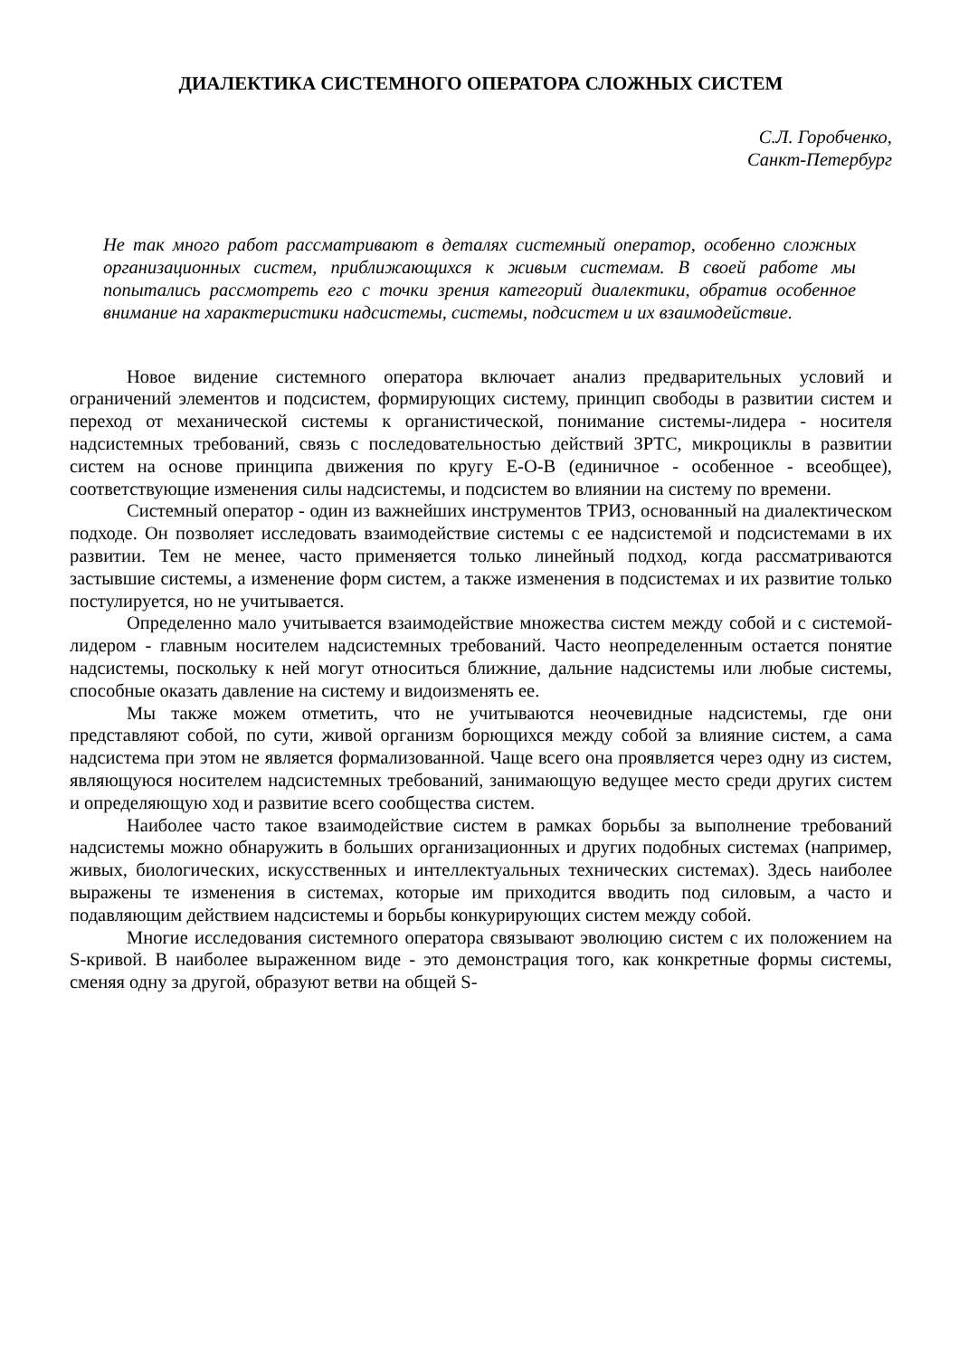ДИАЛЕКТИКА СИСТЕМНОГО ОПЕРАТОРА СЛОЖНЫХ СИСТЕМ
С.Л. Горобченко,
Санкт-Петербург
Не так много работ рассматривают в деталях системный оператор, особенно сложных организационных систем, приближающихся к живым системам. В своей работе мы попытались рассмотреть его с точки зрения категорий диалектики, обратив особенное внимание на характеристики надсистемы, системы, подсистем и их взаимодействие.
Новое видение системного оператора включает анализ предварительных условий и ограничений элементов и подсистем, формирующих систему, принцип свободы в развитии систем и переход от механической системы к органистической, понимание системы-лидера - носителя надсистемных требований, связь с последовательностью действий ЗРТС, микроциклы в развитии систем на основе принципа движения по кругу Е-О-В (единичное - особенное - всеобщее), соответствующие изменения силы надсистемы, и подсистем во влиянии на систему по времени.
Системный оператор - один из важнейших инструментов ТРИЗ, основанный на диалектическом подходе. Он позволяет исследовать взаимодействие системы с ее надсистемой и подсистемами в их развитии. Тем не менее, часто применяется только линейный подход, когда рассматриваются застывшие системы, а изменение форм систем, а также изменения в подсистемах и их развитие только постулируется, но не учитывается.
Определенно мало учитывается взаимодействие множества систем между собой и с системой-лидером - главным носителем надсистемных требований. Часто неопределенным остается понятие надсистемы, поскольку к ней могут относиться ближние, дальние надсистемы или любые системы, способные оказать давление на систему и видоизменять ее.
Мы также можем отметить, что не учитываются неочевидные надсистемы, где они представляют собой, по сути, живой организм борющихся между собой за влияние систем, а сама надсистема при этом не является формализованной. Чаще всего она проявляется через одну из систем, являющуюся носителем надсистемных требований, занимающую ведущее место среди других систем и определяющую ход и развитие всего сообщества систем.
Наиболее часто такое взаимодействие систем в рамках борьбы за выполнение требований надсистемы можно обнаружить в больших организационных и других подобных системах (например, живых, биологических, искусственных и интеллектуальных технических системах). Здесь наиболее выражены те изменения в системах, которые им приходится вводить под силовым, а часто и подавляющим действием надсистемы и борьбы конкурирующих систем между собой.
Многие исследования системного оператора связывают эволюцию систем с их положением на S-кривой. В наиболее выраженном виде - это демонстрация того, как конкретные формы системы, сменяя одну за другой, образуют ветви на общей S-